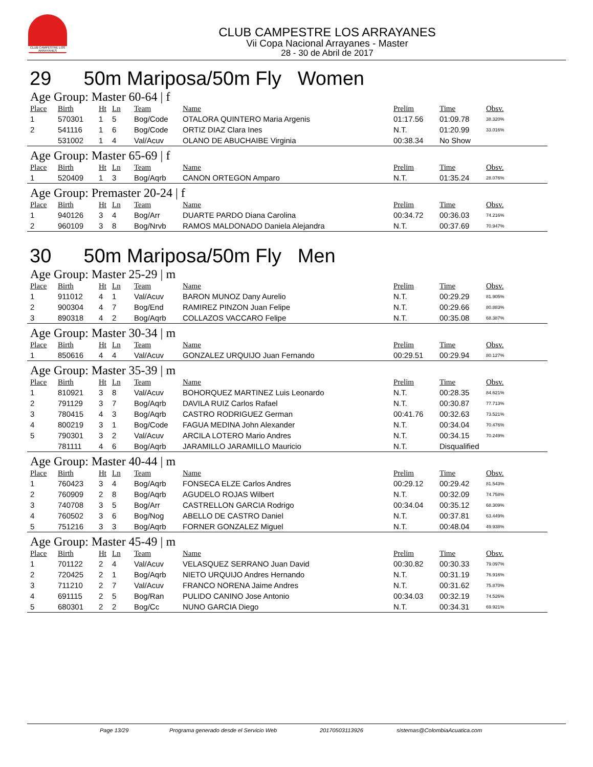CLUB CAMPESTRE LOS ARRAYANES
CLUB CAMPESTRE LOS ARRAYANES
Vii Copa Nacional Arrayanes - Master
28 - 30 de Abril de 2017
29 50m Mariposa/50m Fly Women
Age Group: Master 60-64 | f
| Place | Birth | Ht | Ln | Team | Name | Prelim | Time | Obsv. |
| --- | --- | --- | --- | --- | --- | --- | --- | --- |
| 1 | 570301 | 1 | 5 | Bog/Code | OTALORA QUINTERO Maria Argenis | 01:17.56 | 01:09.78 | 38.320% |
| 2 | 541116 | 1 | 6 | Bog/Code | ORTIZ DIAZ Clara Ines | N.T. | 01:20.99 | 33.016% |
| | 531002 | 1 | 4 | Val/Acuv | OLANO DE ABUCHAIBE Virginia | 00:38.34 | No Show | |
Age Group: Master 65-69 | f
| Place | Birth | Ht | Ln | Team | Name | Prelim | Time | Obsv. |
| --- | --- | --- | --- | --- | --- | --- | --- | --- |
| 1 | 520409 | 1 | 3 | Bog/Aqrb | CANON ORTEGON Amparo | N.T. | 01:35.24 | 28.076% |
Age Group: Premaster 20-24 | f
| Place | Birth | Ht | Ln | Team | Name | Prelim | Time | Obsv. |
| --- | --- | --- | --- | --- | --- | --- | --- | --- |
| 1 | 940126 | 3 | 4 | Bog/Arr | DUARTE PARDO Diana Carolina | 00:34.72 | 00:36.03 | 74.216% |
| 2 | 960109 | 3 | 8 | Bog/Nrvb | RAMOS MALDONADO Daniela Alejandra | N.T. | 00:37.69 | 70.947% |
30 50m Mariposa/50m Fly Men
Age Group: Master 25-29 | m
| Place | Birth | Ht | Ln | Team | Name | Prelim | Time | Obsv. |
| --- | --- | --- | --- | --- | --- | --- | --- | --- |
| 1 | 911012 | 4 | 1 | Val/Acuv | BARON MUNOZ Dany Aurelio | N.T. | 00:29.29 | 81.905% |
| 2 | 900304 | 4 | 7 | Bog/End | RAMIREZ PINZON Juan Felipe | N.T. | 00:29.66 | 80.883% |
| 3 | 890318 | 4 | 2 | Bog/Aqrb | COLLAZOS VACCARO Felipe | N.T. | 00:35.08 | 68.387% |
Age Group: Master 30-34 | m
| Place | Birth | Ht | Ln | Team | Name | Prelim | Time | Obsv. |
| --- | --- | --- | --- | --- | --- | --- | --- | --- |
| 1 | 850616 | 4 | 4 | Val/Acuv | GONZALEZ URQUIJO Juan Fernando | 00:29.51 | 00:29.94 | 80.127% |
Age Group: Master 35-39 | m
| Place | Birth | Ht | Ln | Team | Name | Prelim | Time | Obsv. |
| --- | --- | --- | --- | --- | --- | --- | --- | --- |
| 1 | 810921 | 3 | 8 | Val/Acuv | BOHORQUEZ MARTINEZ Luis Leonardo | N.T. | 00:28.35 | 84.621% |
| 2 | 791129 | 3 | 7 | Bog/Aqrb | DAVILA RUIZ Carlos Rafael | N.T. | 00:30.87 | 77.713% |
| 3 | 780415 | 4 | 3 | Bog/Aqrb | CASTRO RODRIGUEZ German | 00:41.76 | 00:32.63 | 73.521% |
| 4 | 800219 | 3 | 1 | Bog/Code | FAGUA MEDINA John Alexander | N.T. | 00:34.04 | 70.476% |
| 5 | 790301 | 3 | 2 | Val/Acuv | ARCILA LOTERO Mario Andres | N.T. | 00:34.15 | 70.249% |
| | 781111 | 4 | 6 | Bog/Aqrb | JARAMILLO JARAMILLO Mauricio | N.T. | Disqualified | |
Age Group: Master 40-44 | m
| Place | Birth | Ht | Ln | Team | Name | Prelim | Time | Obsv. |
| --- | --- | --- | --- | --- | --- | --- | --- | --- |
| 1 | 760423 | 3 | 4 | Bog/Aqrb | FONSECA ELZE Carlos Andres | 00:29.12 | 00:29.42 | 81.543% |
| 2 | 760909 | 2 | 8 | Bog/Aqrb | AGUDELO ROJAS Wilbert | N.T. | 00:32.09 | 74.758% |
| 3 | 740708 | 3 | 5 | Bog/Arr | CASTRELLON GARCIA Rodrigo | 00:34.04 | 00:35.12 | 68.309% |
| 4 | 760502 | 3 | 6 | Bog/Nog | ABELLO DE CASTRO Daniel | N.T. | 00:37.81 | 63.449% |
| 5 | 751216 | 3 | 3 | Bog/Aqrb | FORNER GONZALEZ Miguel | N.T. | 00:48.04 | 49.938% |
Age Group: Master 45-49 | m
| Place | Birth | Ht | Ln | Team | Name | Prelim | Time | Obsv. |
| --- | --- | --- | --- | --- | --- | --- | --- | --- |
| 1 | 701122 | 2 | 4 | Val/Acuv | VELASQUEZ SERRANO Juan David | 00:30.82 | 00:30.33 | 79.097% |
| 2 | 720425 | 2 | 1 | Bog/Aqrb | NIETO URQUIJO Andres Hernando | N.T. | 00:31.19 | 76.916% |
| 3 | 711210 | 2 | 7 | Val/Acuv | FRANCO NORENA Jaime Andres | N.T. | 00:31.62 | 75.870% |
| 4 | 691115 | 2 | 5 | Bog/Ran | PULIDO CANINO Jose Antonio | 00:34.03 | 00:32.19 | 74.526% |
| 5 | 680301 | 2 | 2 | Bog/Cc | NUNO GARCIA Diego | N.T. | 00:34.31 | 69.921% |
Page 13/29 Programa generado desde el Servicio Web 20170503113926 sistemas@ColombiaAcuatica.com